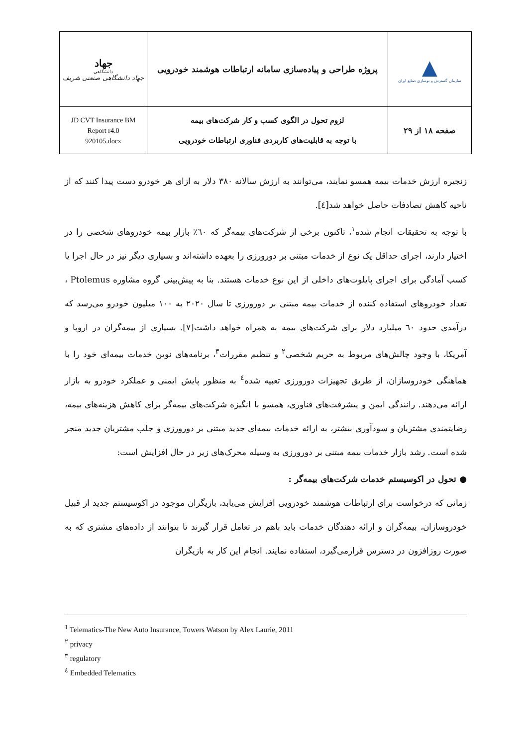| ▲ سازمان گسترش و نوسازی صنایع ایران | پروژه طراحی و پیاده‌سازی سامانه ارتباطات هوشمند خودرویی | جهاد دانشگاهی جهاد دانشگاهی صنعتی شریف |
| صفحه ۱۸ از ۲۹ | لزوم تحول در الگوی کسب و کار شرکت‌های بیمه با توجه به قابلیت‌های کاربردی فناوری ارتباطات خودرویی | JD CVT Insurance BM Report r4.0 920105.docx |
زنجیره ارزش خدمات بیمه همسو نمایند، می‌توانند به ارزش سالانه ۳۸۰ دلار به ازای هر خودرو دست پیدا کنند که از ناحیه کاهش تصادفات حاصل خواهد شد[٤].
با توجه به تحقیقات انجام شده<sup>۱</sup>، تاکنون برخی از شرکت‌های بیمه‌گر که ٦٠٪ بازار بیمه خودروهای شخصی را در اختیار دارند، اجرای حداقل یک نوع از خدمات مبتنی بر دورورزی را بعهده داشته‌اند و بسیاری دیگر نیز در حال اجرا یا کسب آمادگی برای اجرای پایلوت‌های داخلی از این نوع خدمات هستند. بنا به پیش‌بینی گروه مشاوره Ptolemus ، تعداد خودروهای استفاده کننده از خدمات بیمه مبتنی بر دورورزی تا سال ۲۰۲۰ به ۱۰۰ میلیون خودرو می‌رسد که درآمدی حدود ٦٠ میلیارد دلار برای شرکت‌های بیمه به همراه خواهد داشت[۷]. بسیاری از بیمه‌گران در اروپا و آمریکا، با وجود چالش‌های مربوط به حریم شخصی<sup>۲</sup> و تنظیم مقررات<sup>۳</sup>، برنامه‌های نوین خدمات بیمه‌ای خود را با هماهنگی خودروسازان، از طریق تجهیزات دورورزی تعبیه شده<sup>٤</sup> به منظور پایش ایمنی و عملکرد خودرو به بازار ارائه می‌دهند. رانندگی ایمن و پیشرفت‌های فناوری، همسو با انگیزه شرکت‌های بیمه‌گر برای کاهش هزینه‌های بیمه، رضایتمندی مشتریان و سودآوری بیشتر، به ارائه خدمات بیمه‌ای جدید مبتنی بر دورورزی و جلب مشتریان جدید منجر شده است. رشد بازار خدمات بیمه مبتنی بر دورورزی به وسیله محرک‌های زیر در حال افزایش است:
● تحول در اکوسیستم خدمات شرکت‌های بیمه‌گر :
زمانی که درخواست برای ارتباطات هوشمند خودرویی افزایش می‌یابد، بازیگران موجود در اکوسیستم جدید از قبیل خودروسازان، بیمه‌گران و ارائه دهندگان خدمات باید باهم در تعامل قرار گیرند تا بتوانند از داده‌های مشتری که به صورت روزافزون در دسترس قرارمی‌گیرد، استفاده نمایند. انجام این کار به بازیگران
<sup>1</sup> Telematics-The New Auto Insurance, Towers Watson by Alex Laurie, 2011
<sup>۲</sup> privacy
<sup>۳</sup> regulatory
<sup>٤</sup> Embedded Telematics